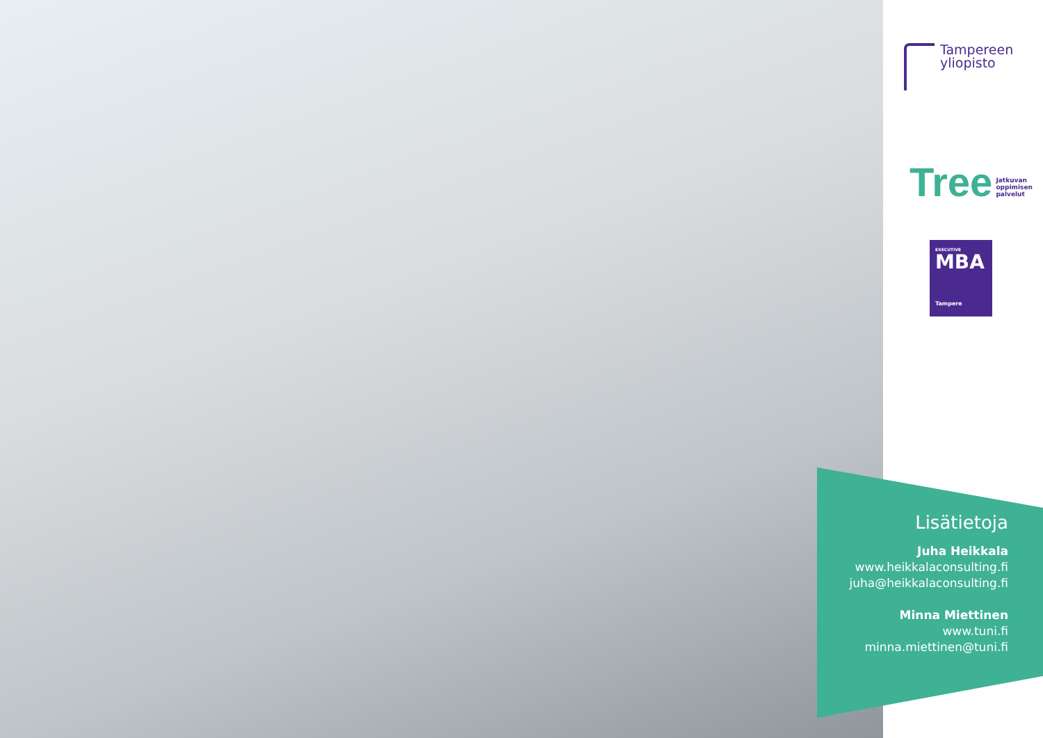Tampereen
yliopisto
Tree Jatkuvan
oppimisen
palvelut
EXECUTIVE
MBA
Tampere
Lisätietoja
Juha Heikkala
www.heikkalaconsulting.fi
juha@heikkalaconsulting.fi
Minna Miettinen
www.tuni.fi
minna.miettinen@tuni.fi